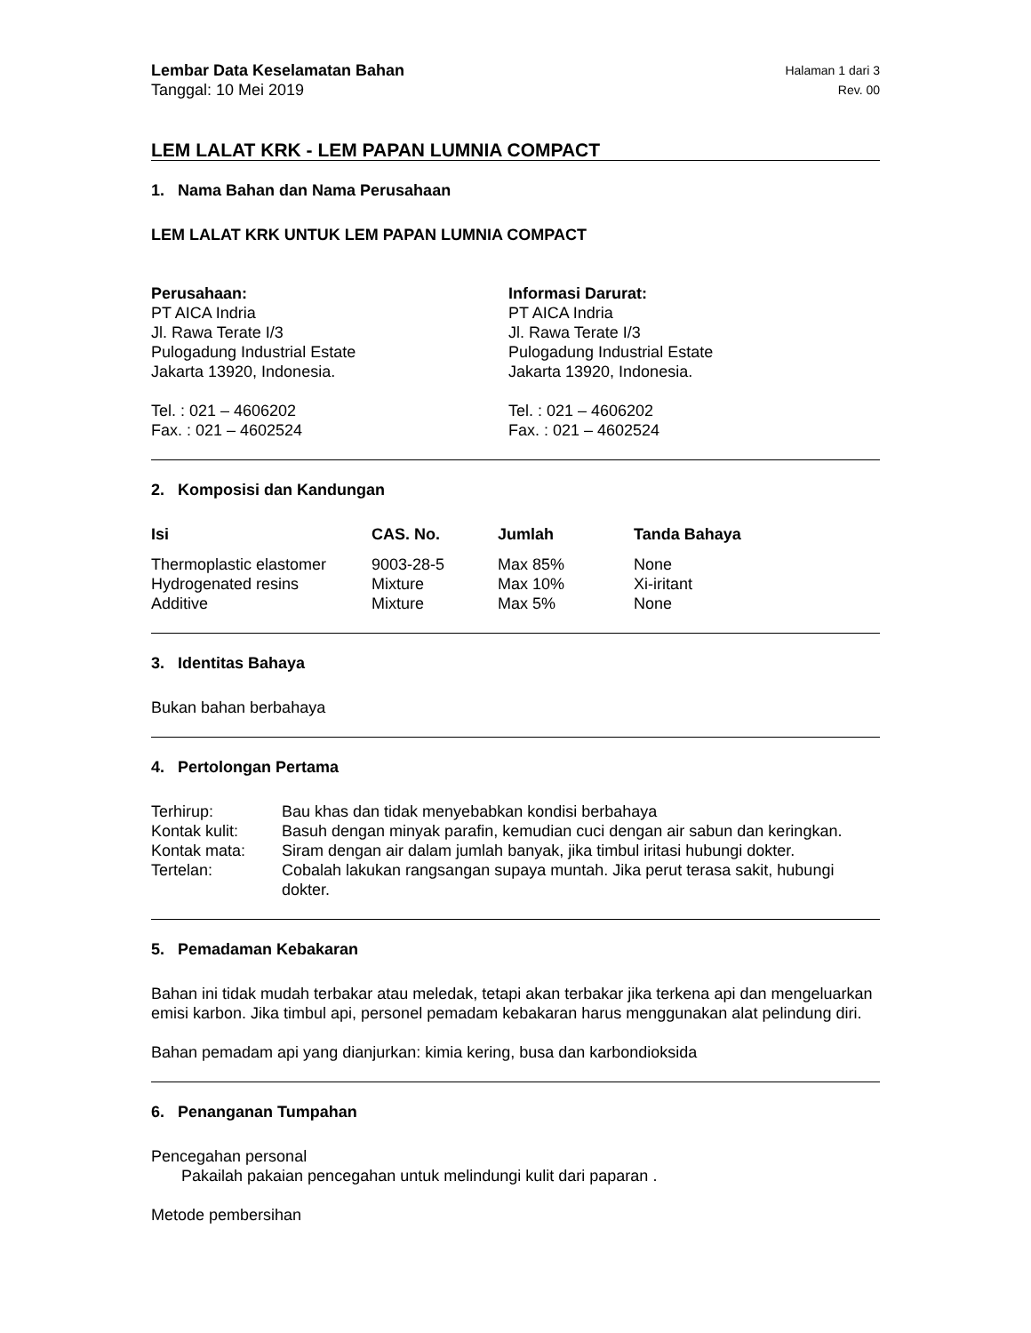Lembar Data Keselamatan Bahan Halaman 1 dari 3
Tanggal: 10 Mei 2019 Rev. 00
LEM LALAT KRK - LEM PAPAN LUMNIA COMPACT
1. Nama Bahan dan Nama Perusahaan
LEM LALAT KRK UNTUK LEM PAPAN LUMNIA COMPACT
Perusahaan:
PT AICA Indria
Jl. Rawa Terate I/3
Pulogadung Industrial Estate
Jakarta 13920, Indonesia.
Tel. : 021 – 4606202
Fax. : 021 – 4602524
Informasi Darurat:
PT AICA Indria
Jl. Rawa Terate I/3
Pulogadung Industrial Estate
Jakarta 13920, Indonesia.
Tel. : 021 – 4606202
Fax. : 021 – 4602524
2. Komposisi dan Kandungan
| Isi | CAS. No. | Jumlah | Tanda Bahaya |
| --- | --- | --- | --- |
| Thermoplastic elastomer | 9003-28-5 | Max 85% | None |
| Hydrogenated resins | Mixture | Max 10% | Xi-iritant |
| Additive | Mixture | Max 5% | None |
3. Identitas Bahaya
Bukan bahan berbahaya
4. Pertolongan Pertama
| Terhirup: | Bau khas dan tidak menyebabkan kondisi berbahaya |
| Kontak kulit: | Basuh dengan minyak parafin, kemudian cuci dengan air sabun dan keringkan. |
| Kontak mata: | Siram dengan air dalam jumlah banyak, jika timbul iritasi hubungi dokter. |
| Tertelan: | Cobalah lakukan rangsangan supaya muntah. Jika perut terasa sakit, hubungi dokter. |
5. Pemadaman Kebakaran
Bahan ini tidak mudah terbakar atau meledak, tetapi akan terbakar jika terkena api dan mengeluarkan emisi karbon. Jika timbul api, personel pemadam kebakaran harus menggunakan alat pelindung diri.
Bahan pemadam api yang dianjurkan: kimia kering, busa dan karbondioksida
6. Penanganan Tumpahan
Pencegahan personal
Pakailah pakaian pencegahan untuk melindungi kulit dari paparan .
Metode pembersihan